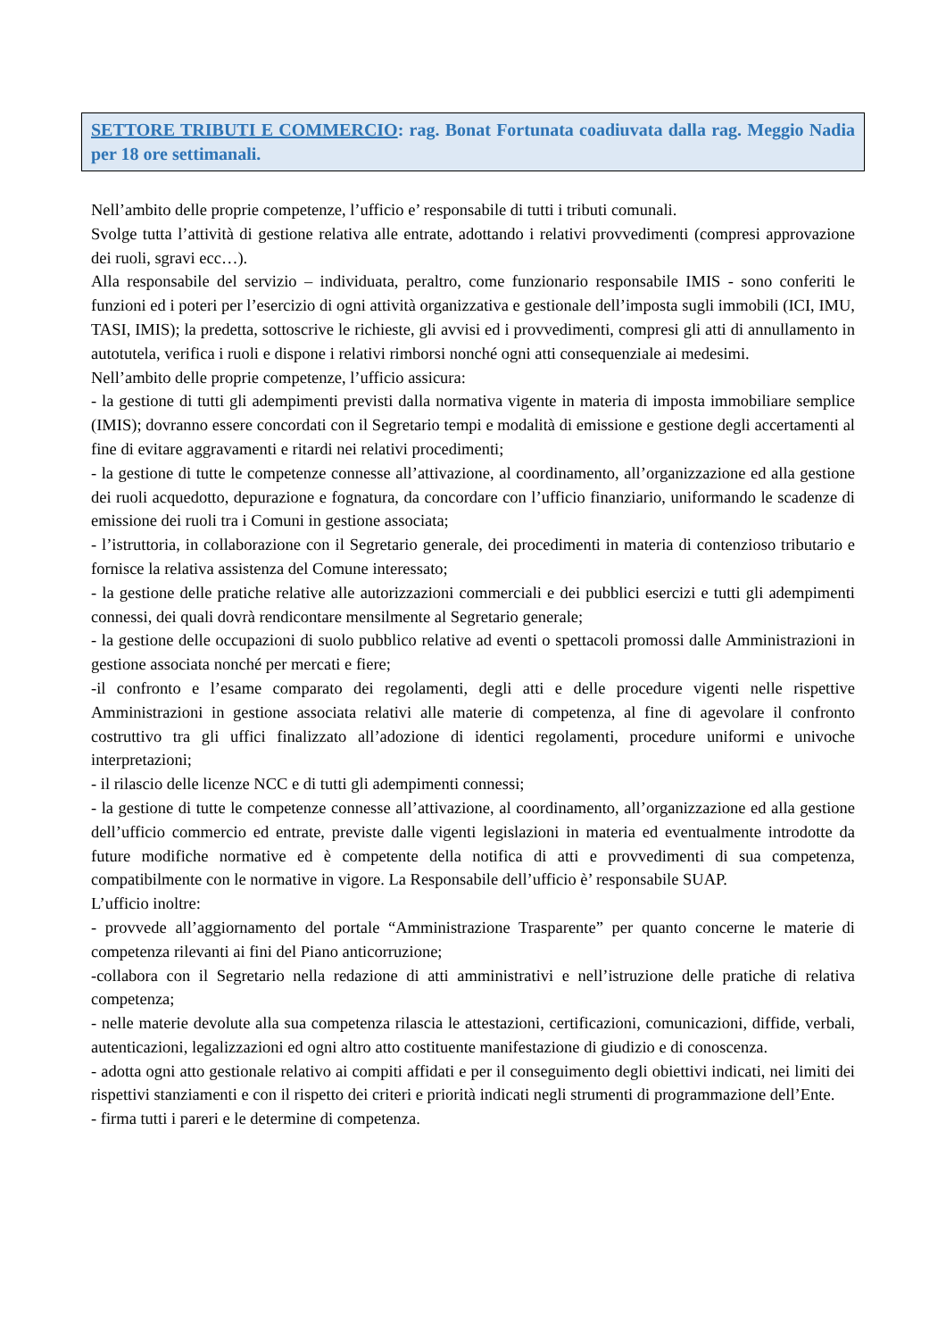SETTORE TRIBUTI E COMMERCIO: rag. Bonat Fortunata coadiuvata dalla rag. Meggio Nadia per 18 ore settimanali.
Nell’ambito delle proprie competenze, l’ufficio e’ responsabile di tutti i tributi comunali.
Svolge tutta l’attività di gestione relativa alle entrate, adottando i relativi provvedimenti (compresi approvazione dei ruoli, sgravi ecc…).
Alla responsabile del servizio – individuata, peraltro, come funzionario responsabile IMIS - sono conferiti le funzioni ed i poteri per l’esercizio di ogni attività organizzativa e gestionale dell’imposta sugli immobili (ICI, IMU, TASI, IMIS); la predetta, sottoscrive le richieste, gli avvisi ed i provvedimenti, compresi gli atti di annullamento in autotutela, verifica i ruoli e dispone i relativi rimborsi nonché ogni atti consequenziale ai medesimi.
Nell’ambito delle proprie competenze, l’ufficio assicura:
- la gestione di tutti gli adempimenti previsti dalla normativa vigente in materia di imposta immobiliare semplice (IMIS); dovranno essere concordati con il Segretario tempi e modalità di emissione e gestione degli accertamenti al fine di evitare aggravamenti e ritardi nei relativi procedimenti;
- la gestione di tutte le competenze connesse all’attivazione, al coordinamento, all’organizzazione ed alla gestione dei ruoli acquedotto, depurazione e fognatura, da concordare con l’ufficio finanziario, uniformando le scadenze di emissione dei ruoli tra i Comuni in gestione associata;
- l’istruttoria, in collaborazione con il Segretario generale, dei procedimenti in materia di contenzioso tributario e fornisce la relativa assistenza del Comune interessato;
- la gestione delle pratiche relative alle autorizzazioni commerciali e dei pubblici esercizi e tutti gli adempimenti connessi, dei quali dovrà rendicontare mensilmente al Segretario generale;
- la gestione delle occupazioni di suolo pubblico relative ad eventi o spettacoli promossi dalle Amministrazioni in gestione associata nonché per mercati e fiere;
-il confronto e l’esame comparato dei regolamenti, degli atti e delle procedure vigenti nelle rispettive Amministrazioni in gestione associata relativi alle materie di competenza, al fine di agevolare il confronto costruttivo tra gli uffici finalizzato all’adozione di identici regolamenti, procedure uniformi e univoche interpretazioni;
- il rilascio delle licenze NCC e di tutti gli adempimenti connessi;
- la gestione di tutte le competenze connesse all’attivazione, al coordinamento, all’organizzazione ed alla gestione dell’ufficio commercio ed entrate, previste dalle vigenti legislazioni in materia ed eventualmente introdotte da future modifiche normative ed è competente della notifica di atti e provvedimenti di sua competenza, compatibilmente con le normative in vigore. La Responsabile dell’ufficio è’ responsabile SUAP.
L’ufficio inoltre:
- provvede all’aggiornamento del portale “Amministrazione Trasparente” per quanto concerne le materie di competenza rilevanti ai fini del Piano anticorruzione;
-collabora con il Segretario nella redazione di atti amministrativi e nell’istruzione delle pratiche di relativa competenza;
- nelle materie devolute alla sua competenza rilascia le attestazioni, certificazioni, comunicazioni, diffide, verbali, autenticazioni, legalizzazioni ed ogni altro atto costituente manifestazione di giudizio e di conoscenza.
- adotta ogni atto gestionale relativo ai compiti affidati e per il conseguimento degli obiettivi indicati, nei limiti dei rispettivi stanziamenti e con il rispetto dei criteri e priorità indicati negli strumenti di programmazione dell’Ente.
- firma tutti i pareri e le determine di competenza.